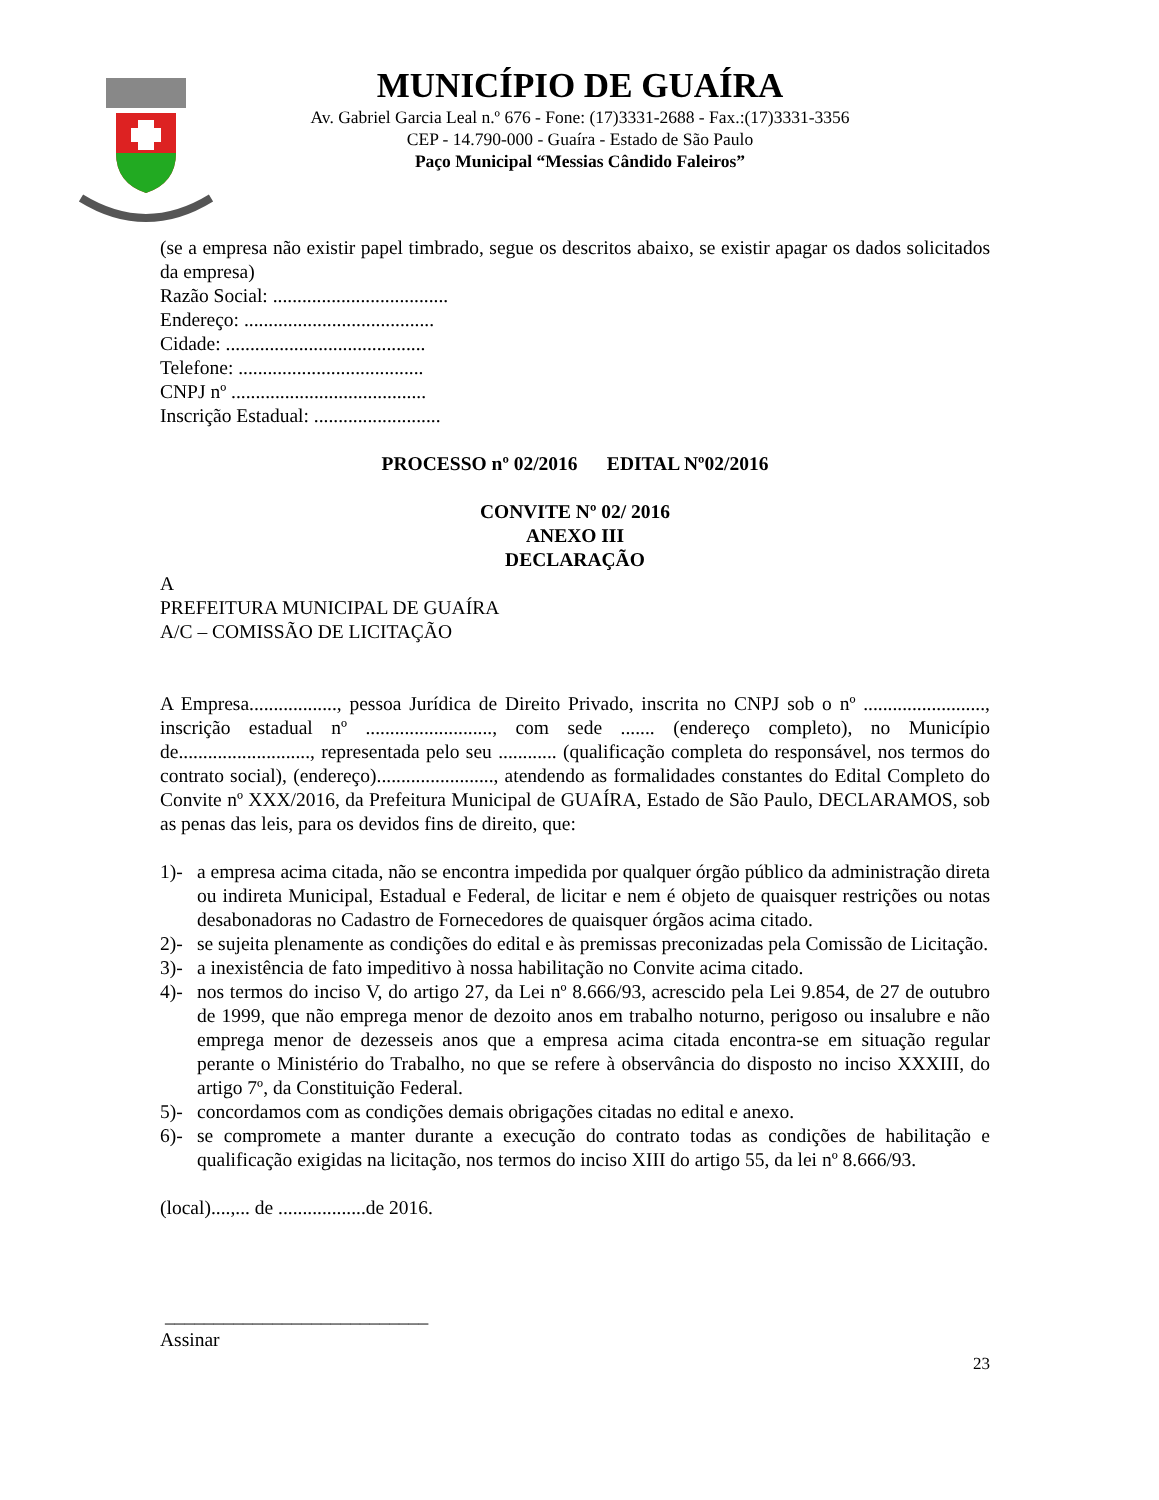MUNICÍPIO DE GUAÍRA
Av. Gabriel Garcia Leal n.º 676 - Fone: (17)3331-2688 - Fax.:(17)3331-3356
CEP - 14.790-000 - Guaíra - Estado de São Paulo
Paço Municipal “Messias Cândido Faleiros”
(se a empresa não existir papel timbrado, segue os descritos abaixo, se existir apagar os dados solicitados da empresa)
Razão Social: ....................................
Endereço: .......................................
Cidade: .........................................
Telefone: ......................................
CNPJ nº ........................................
Inscrição Estadual: ..........................
PROCESSO nº 02/2016 EDITAL Nº02/2016
CONVITE Nº 02/ 2016
ANEXO III
DECLARAÇÃO
A
PREFEITURA MUNICIPAL DE GUAÍRA
A/C – COMISSÃO DE LICITAÇÃO
A Empresa.................., pessoa Jurídica de Direito Privado, inscrita no CNPJ sob o nº ........................., inscrição estadual nº .........................., com sede ....... (endereço completo), no Município de..........................., representada pelo seu ............ (qualificação completa do responsável, nos termos do contrato social), (endereço)........................, atendendo as formalidades constantes do Edital Completo do Convite nº XXX/2016, da Prefeitura Municipal de GUAÍRA, Estado de São Paulo, DECLARAMOS, sob as penas das leis, para os devidos fins de direito, que:
1)- a empresa acima citada, não se encontra impedida por qualquer órgão público da administração direta ou indireta Municipal, Estadual e Federal, de licitar e nem é objeto de quaisquer restrições ou notas desabonadoras no Cadastro de Fornecedores de quaisquer órgãos acima citado.
2)- se sujeita plenamente as condições do edital e às premissas preconizadas pela Comissão de Licitação.
3)- a inexistência de fato impeditivo à nossa habilitação no Convite acima citado.
4)- nos termos do inciso V, do artigo 27, da Lei nº 8.666/93, acrescido pela Lei 9.854, de 27 de outubro de 1999, que não emprega menor de dezoito anos em trabalho noturno, perigoso ou insalubre e não emprega menor de dezesseis anos que a empresa acima citada encontra-se em situação regular perante o Ministério do Trabalho, no que se refere à observância do disposto no inciso XXXIII, do artigo 7º, da Constituição Federal.
5)- concordamos com as condições demais obrigações citadas no edital e anexo.
6)- se compromete a manter durante a execução do contrato todas as condições de habilitação e qualificação exigidas na licitação, nos termos do inciso XIII do artigo 55, da lei nº 8.666/93.
(local)....,... de ..................de 2016.
___________________________
Assinar
23